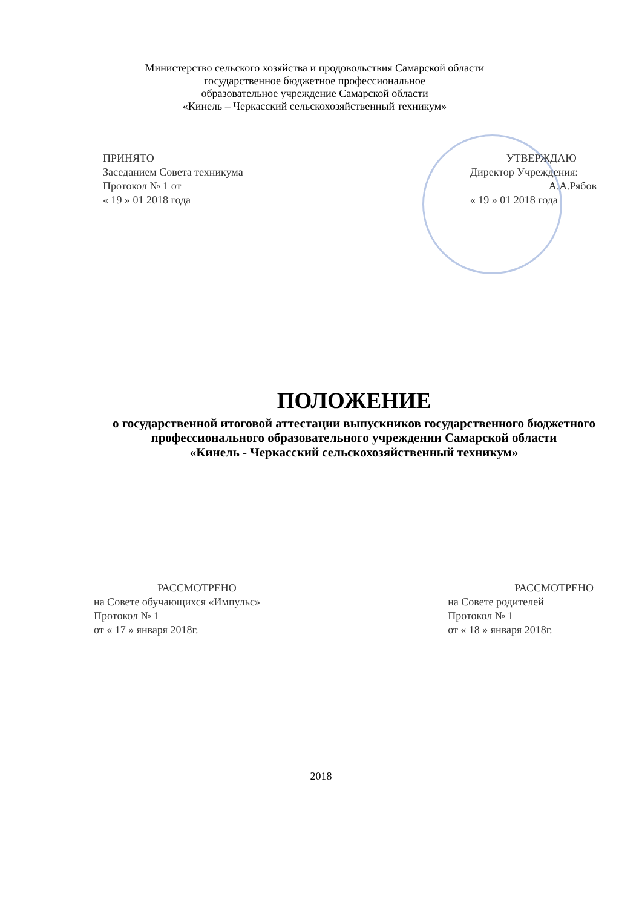Министерство сельского хозяйства и продовольствия Самарской области
государственное бюджетное профессиональное
образовательное учреждение Самарской области
«Кинель – Черкасский сельскохозяйственный техникум»
ПРИНЯТО
Заседанием Совета техникума
Протокол № 1 от
« 19 » 01 2018 года
УТВЕРЖДАЮ
Директор Учреждения:
А.А.Рябов
« 19 » 01 2018 года
ПОЛОЖЕНИЕ
о государственной итоговой аттестации выпускников государственного бюджетного профессионального образовательного учреждении Самарской области
«Кинель - Черкасский сельскохозяйственный техникум»
РАССМОТРЕНО
на Совете обучающихся «Импульс»
Протокол № 1
от « 17 » января 2018г.
РАССМОТРЕНО
на Совете родителей
Протокол № 1
от « 18 » января 2018г.
2018